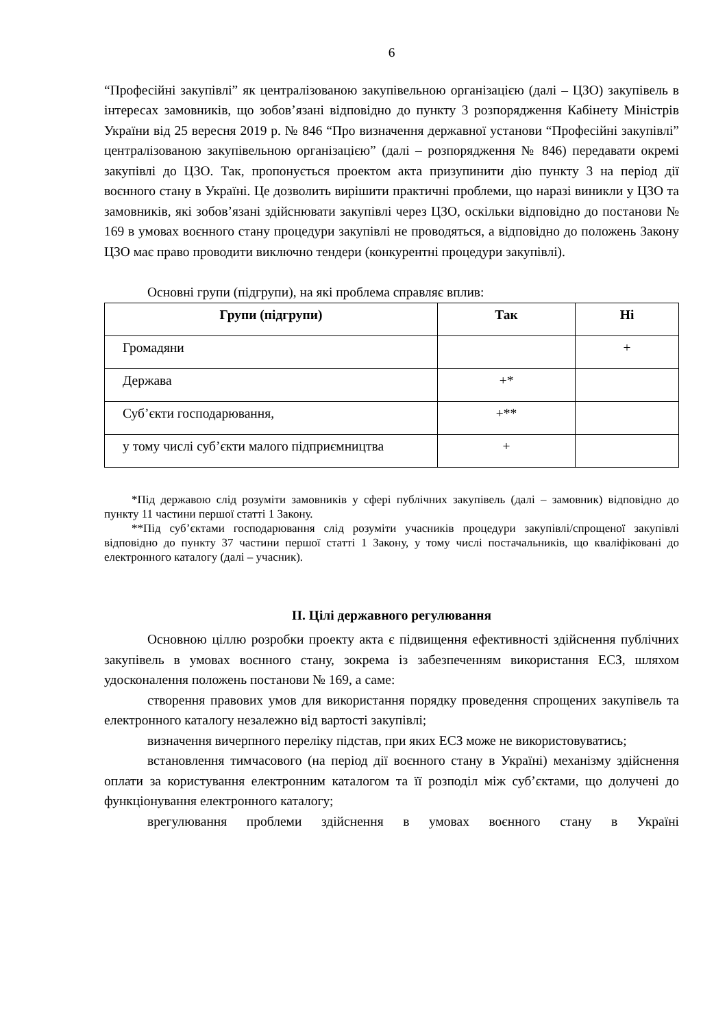6
“Професійні закупівлі” як централізованою закупівельною організацією (далі – ЦЗО) закупівель в інтересах замовників, що зобов’язані відповідно до пункту 3 розпорядження Кабінету Міністрів України від 25 вересня 2019 р. № 846 “Про визначення державної установи “Професійні закупівлі” централізованою закупівельною організацією” (далі – розпорядження № 846) передавати окремі закупівлі до ЦЗО. Так, пропонується проектом акта призупинити дію пункту 3 на період дії воєнного стану в Україні. Це дозволить вирішити практичні проблеми, що наразі виникли у ЦЗО та замовників, які зобов’язані здійснювати закупівлі через ЦЗО, оскільки відповідно до постанови № 169 в умовах воєнного стану процедури закупівлі не проводяться, а відповідно до положень Закону ЦЗО має право проводити виключно тендери (конкурентні процедури закупівлі).
Основні групи (підгрупи), на які проблема справляє вплив:
| Групи (підгрупи) | Так | Ні |
| --- | --- | --- |
| Громадяни | | + |
| Держава | +* | |
| Суб’єкти господарювання, | +** | |
| у тому числі суб’єкти малого підприємництва | + | |
*Під державою слід розуміти замовників у сфері публічних закупівель (далі – замовник) відповідно до пункту 11 частини першої статті 1 Закону.
**Під суб’єктами господарювання слід розуміти учасників процедури закупівлі/спрощеної закупівлі відповідно до пункту 37 частини першої статті 1 Закону, у тому числі постачальників, що кваліфіковані до електронного каталогу (далі – учасник).
ІІ. Цілі державного регулювання
Основною ціллю розробки проекту акта є підвищення ефективності здійснення публічних закупівель в умовах воєнного стану, зокрема із забезпеченням використання ЕСЗ, шляхом удосконалення положень постанови № 169, а саме:
створення правових умов для використання порядку проведення спрощених закупівель та електронного каталогу незалежно від вартості закупівлі;
визначення вичерпного переліку підстав, при яких ЕСЗ може не використовуватись;
встановлення тимчасового (на період дії воєнного стану в Україні) механізму здійснення оплати за користування електронним каталогом та її розподіл між суб’єктами, що долучені до функціонування електронного каталогу;
врегулювання проблеми здійснення в умовах воєнного стану в Україні